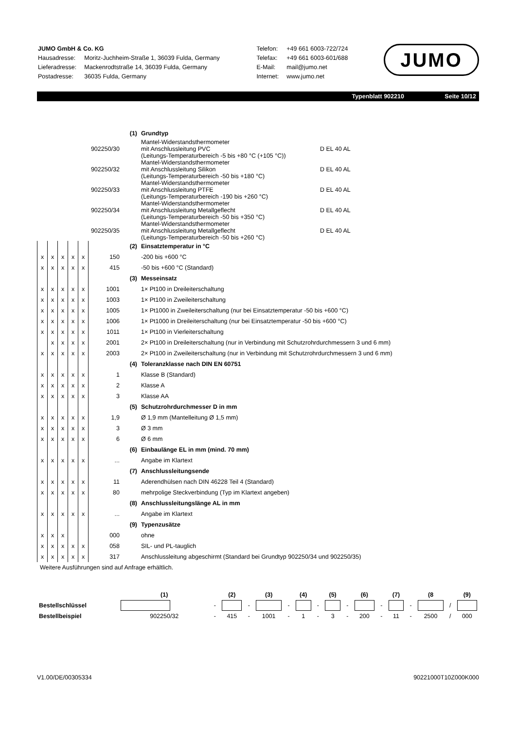| JUMO GmbH & Co. KG | |
| Hausadresse: | Moritz-Juchheim-Straße 1, 36039 Fulda, Germany |
| Lieferadresse: | Mackenrodtstraße 14, 36039 Fulda, Germany |
| Postadresse: | 36035 Fulda, Germany |
| Telefon: | +49 661 6003-722/724 |
| Telefax: | +49 661 6003-601/688 |
| E-Mail: | mail@jumo.net |
| Internet: | www.jumo.net |
JUMO
Typenblatt 902210 Seite 10/12
| | | | | | | (1) | Grundtyp | |
| 902250/30 | | | | | | | Mantel-Widerstandsthermometer mit Anschlussleitung PVC (Leitungs-Temperaturbereich -5 bis +80 °C (+105 °C)) | D EL 40 AL |
| 902250/32 | | | | | | | Mantel-Widerstandsthermometer mit Anschlussleitung Silikon (Leitungs-Temperaturbereich -50 bis +180 °C) | D EL 40 AL |
| 902250/33 | | | | | | | Mantel-Widerstandsthermometer mit Anschlussleitung PTFE (Leitungs-Temperaturbereich -190 bis +260 °C) | D EL 40 AL |
| 902250/34 | | | | | | | Mantel-Widerstandsthermometer mit Anschlussleitung Metallgeflecht (Leitungs-Temperaturbereich -50 bis +350 °C) | D EL 40 AL |
| 902250/35 | | | | | | | Mantel-Widerstandsthermometer mit Anschlussleitung Metallgeflecht (Leitungs-Temperaturbereich -50 bis +260 °C) | D EL 40 AL |
| | | | | | | (2) | Einsatztemperatur in °C | |
| x | x | x | x | x | 150 | | -200 bis +600 °C | |
| x | x | x | x | x | 415 | | -50 bis +600 °C (Standard) | |
| | | | | | | (3) | Messeinsatz | |
| x | x | x | x | x | 1001 | | 1× Pt100 in Dreileiterschaltung | |
| x | x | x | x | x | 1003 | | 1× Pt100 in Zweileiterschaltung | |
| x | x | x | x | x | 1005 | | 1× Pt1000 in Zweileiterschaltung (nur bei Einsatztemperatur -50 bis +600 °C) | |
| x | x | x | x | x | 1006 | | 1× Pt1000 in Dreileiterschaltung (nur bei Einsatztemperatur -50 bis +600 °C) | |
| x | x | x | x | x | 1011 | | 1× Pt100 in Vierleiterschaltung | |
| | x | x | x | x | 2001 | | 2× Pt100 in Dreileiterschaltung (nur in Verbindung mit Schutzrohrdurchmessern 3 und 6 mm) | |
| x | x | x | x | x | 2003 | | 2× Pt100 in Zweileiterschaltung (nur in Verbindung mit Schutzrohrdurchmessern 3 und 6 mm) | |
| | | | | | | (4) | Toleranzklasse nach DIN EN 60751 | |
| x | x | x | x | x | 1 | | Klasse B (Standard) | |
| x | x | x | x | x | 2 | | Klasse A | |
| x | x | x | x | x | 3 | | Klasse AA | |
| | | | | | | (5) | Schutzrohrdurchmesser D in mm | |
| x | x | x | x | x | 1,9 | | Ø 1,9 mm (Mantelleitung Ø 1,5 mm) | |
| x | x | x | x | x | 3 | | Ø 3 mm | |
| x | x | x | x | x | 6 | | Ø 6 mm | |
| | | | | | | (6) | Einbaulänge EL in mm (mind. 70 mm) | |
| x | x | x | x | x | ... | | Angabe im Klartext | |
| | | | | | | (7) | Anschlussleitungsende | |
| x | x | x | x | x | 11 | | Aderendhülsen nach DIN 46228 Teil 4 (Standard) | |
| x | x | x | x | x | 80 | | mehrpolige Steckverbindung (Typ im Klartext angeben) | |
| | | | | | | (8) | Anschlussleitungslänge AL in mm | |
| x | x | x | x | x | ... | | Angabe im Klartext | |
| | | | | | | (9) | Typenzusätze | |
| x | x | x | | | 000 | | ohne | |
| x | x | x | x | x | 058 | | SIL- und PL-tauglich | |
| x | x | x | x | x | 317 | | Anschlussleitung abgeschirmt (Standard bei Grundtyp 902250/34 und 902250/35) | |
Weitere Ausführungen sind auf Anfrage erhältlich.
| | (1) | | (2) | | (3) | | (4) | | (5) | | (6) | | (7) | | (8 | | (9) |
| Bestellschlüssel | | - | | - | | - | | - | | - | | - | | - | | / | |
| Bestellbeispiel | 902250/32 | - | 415 | - | 1001 | - | 1 | - | 3 | - | 200 | - | 11 | - | 2500 | / | 000 |
V1.00/DE/00305334 90221000T10Z000K000